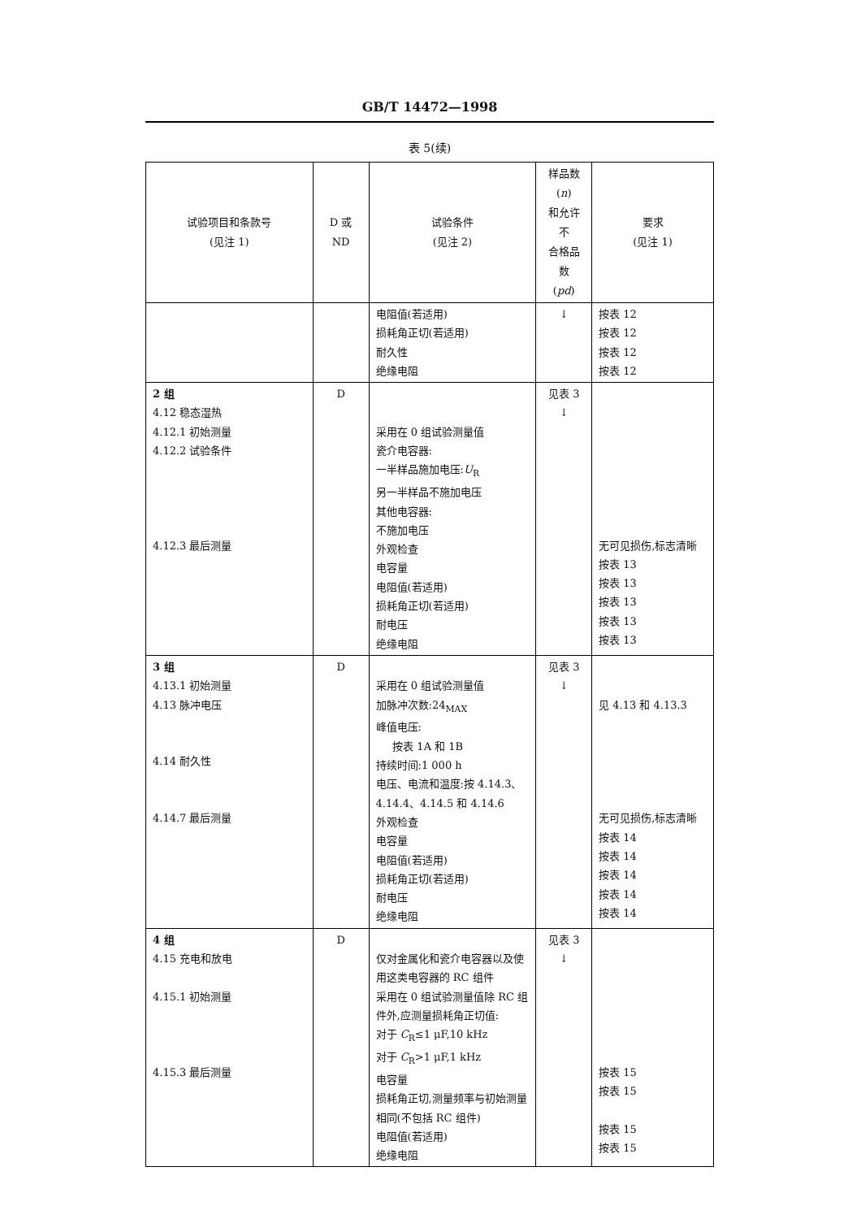GB/T 14472—1998
表 5(续)
| 试验项目和条款号 (见注 1) | D 或 ND | 试验条件 (见注 2) | 样品数( n ) 和允许不 合格品数 ( pd ) | 要求 (见注 1) |
| --- | --- | --- | --- | --- |
| | | 电阻值(若适用) 损耗角正切(若适用) 耐久性 绝缘电阻 | ↓ | 按表 12 按表 12 按表 12 按表 12 |
| 2 组 4.12 稳态湿热 4.12.1 初始测量 4.12.2 试验条件 4.12.3 最后测量 | D | 采用在 0 组试验测量值 瓷介电容器: 一半样品施加电压: U<sub>R</sub> 另一半样品不施加电压 其他电容器: 不施加电压 外观检查 电容量 电阻值(若适用) 损耗角正切(若适用) 耐电压 绝缘电阻 | 见表 3 ↓ | 无可见损伤,标志清晰 按表 13 按表 13 按表 13 按表 13 按表 13 |
| 3 组 4.13.1 初始测量 4.13 脉冲电压 4.14 耐久性 4.14.7 最后测量 | D | 采用在 0 组试验测量值 加脉冲次数:24<sub>MAX</sub> 峰值电压: 按表 1A 和 1B 持续时间:1 000 h 电压、电流和温度:按 4.14.3、4.14.4、4.14.5 和 4.14.6 外观检查 电容量 电阻值(若适用) 损耗角正切(若适用) 耐电压 绝缘电阻 | 见表 3 ↓ | 见 4.13 和 4.13.3 无可见损伤,标志清晰 按表 14 按表 14 按表 14 按表 14 按表 14 |
| 4 组 4.15 充电和放电 4.15.1 初始测量 4.15.3 最后测量 | D | 仅对金属化和瓷介电容器以及使用这类电容器的 RC 组件 采用在 0 组试验测量值除 RC 组件外,应测量损耗角正切值: 对于 C<sub>R</sub>≤1 μF,10 kHz 对于 C<sub>R</sub>>1 μF,1 kHz 电容量 损耗角正切,测量频率与初始测量相同(不包括 RC 组件) 电阻值(若适用) 绝缘电阻 | 见表 3 ↓ | 按表 15 按表 15 按表 15 按表 15 |